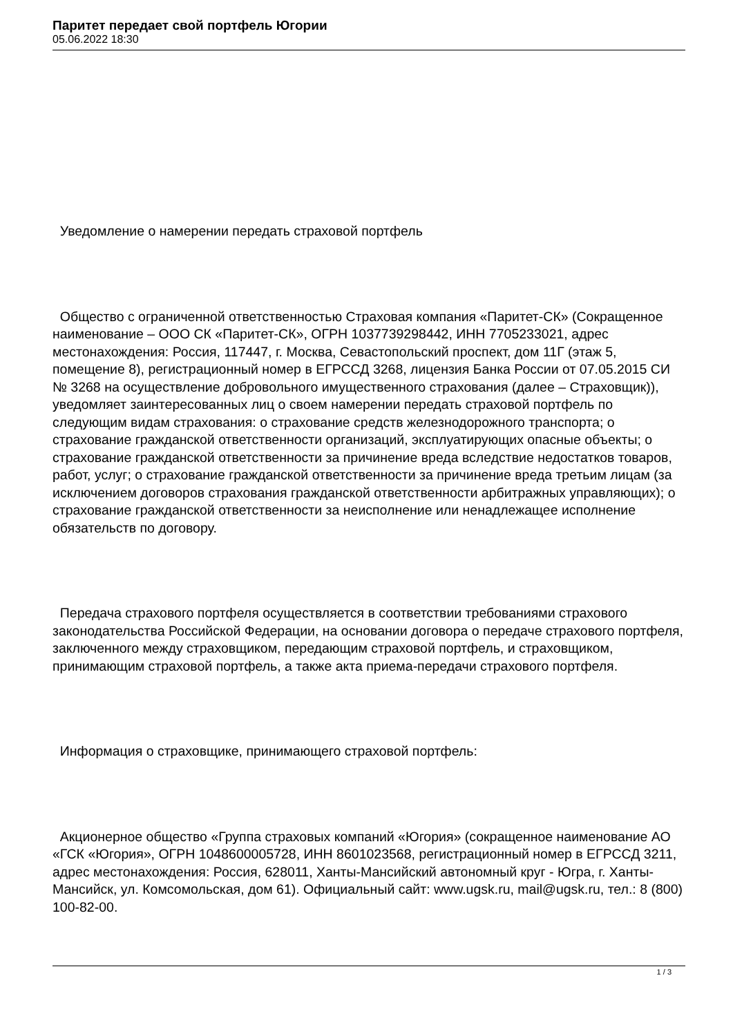Паритет передает свой портфель Югории
05.06.2022 18:30
Уведомление о намерении передать страховой портфель
Общество с ограниченной ответственностью Страховая компания «Паритет-СК» (Сокращенное наименование – ООО СК «Паритет-СК», ОГРН 1037739298442, ИНН 7705233021, адрес местонахождения: Россия, 117447, г. Москва, Севастопольский проспект, дом 11Г (этаж 5, помещение 8), регистрационный номер в ЕГРССД 3268, лицензия Банка России от 07.05.2015 СИ № 3268 на осуществление добровольного имущественного страхования (далее – Страховщик)), уведомляет заинтересованных лиц о своем намерении передать страховой портфель по следующим видам страхования: о страхование средств железнодорожного транспорта; о страхование гражданской ответственности организаций, эксплуатирующих опасные объекты; о страхование гражданской ответственности за причинение вреда вследствие недостатков товаров, работ, услуг; о страхование гражданской ответственности за причинение вреда третьим лицам (за исключением договоров страхования гражданской ответственности арбитражных управляющих); о страхование гражданской ответственности за неисполнение или ненадлежащее исполнение обязательств по договору.
Передача страхового портфеля осуществляется в соответствии требованиями страхового законодательства Российской Федерации, на основании договора о передаче страхового портфеля, заключенного между страховщиком, передающим страховой портфель, и страховщиком, принимающим страховой портфель, а также акта приема-передачи страхового портфеля.
Информация о страховщике, принимающего страховой портфель:
Акционерное общество «Группа страховых компаний «Югория» (сокращенное наименование АО «ГСК «Югория», ОГРН 1048600005728, ИНН 8601023568, регистрационный номер в ЕГРССД 3211, адрес местонахождения: Россия, 628011, Ханты-Мансийский автономный круг - Югра, г. Ханты-Мансийск, ул. Комсомольская, дом 61). Официальный сайт: www.ugsk.ru, mail@ugsk.ru, тел.: 8 (800) 100-82-00.
1 / 3